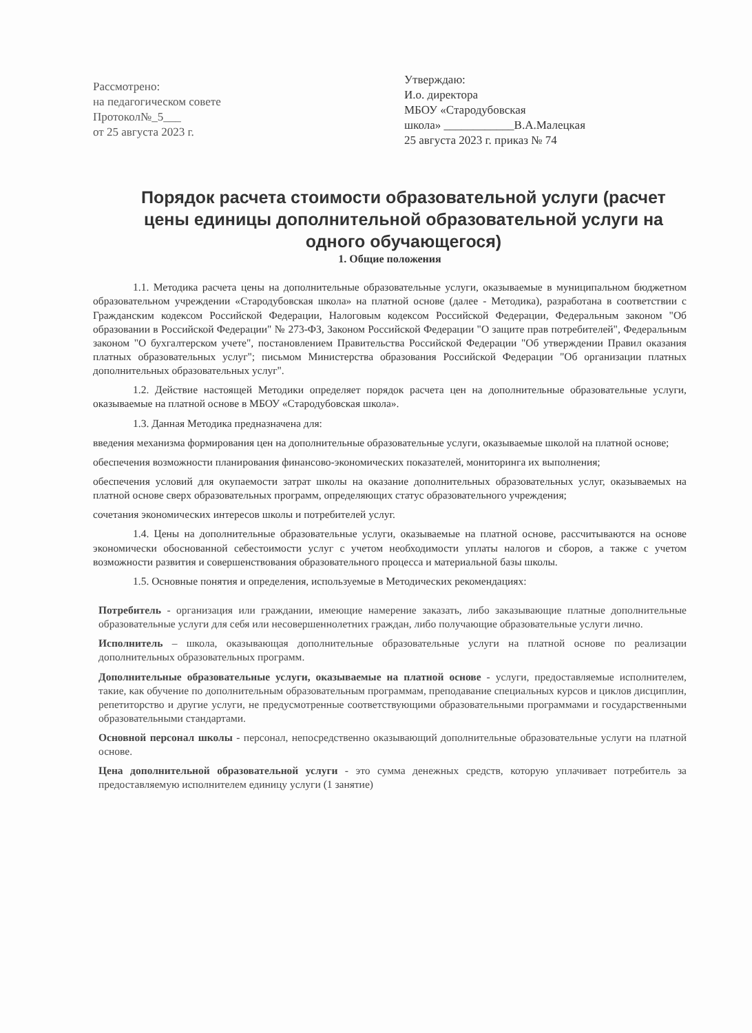Рассмотрено:
на педагогическом совете
Протокол№_5___
от 25 августа 2023 г.
Утверждаю:
И.о. директора
МБОУ «Стародубовская
школа» ____________В.А.Малецкая
25 августа 2023 г. приказ № 74
Порядок расчета стоимости образовательной услуги (расчет цены единицы дополнительной образовательной услуги на одного обучающегося)
1. Общие положения
1.1. Методика расчета цены на дополнительные образовательные услуги, оказываемые в муниципальном бюджетном образовательном учреждении «Стародубовская школа» на платной основе (далее - Методика), разработана в соответствии с Гражданским кодексом Российской Федерации, Налоговым кодексом Российской Федерации, Федеральным законом "Об образовании в Российской Федерации" № 273-ФЗ, Законом Российской Федерации "О защите прав потребителей", Федеральным законом "О бухгалтерском учете", постановлением Правительства Российской Федерации "Об утверждении Правил оказания платных образовательных услуг"; письмом Министерства образования Российской Федерации "Об организации платных дополнительных образовательных услуг".
1.2. Действие настоящей Методики определяет порядок расчета цен на дополнительные образовательные услуги, оказываемые на платной основе в МБОУ «Стародубовская школа».
1.3. Данная Методика предназначена для:
введения механизма формирования цен на дополнительные образовательные услуги, оказываемые школой на платной основе;
обеспечения возможности планирования финансово-экономических показателей, мониторинга их выполнения;
обеспечения условий для окупаемости затрат школы на оказание дополнительных образовательных услуг, оказываемых на платной основе сверх образовательных программ, определяющих статус образовательного учреждения;
сочетания экономических интересов школы и потребителей услуг.
1.4. Цены на дополнительные образовательные услуги, оказываемые на платной основе, рассчитываются на основе экономически обоснованной себестоимости услуг с учетом необходимости уплаты налогов и сборов, а также с учетом возможности развития и совершенствования образовательного процесса и материальной базы школы.
1.5. Основные понятия и определения, используемые в Методических рекомендациях:
Потребитель - организация или граждании, имеющие намерение заказать, либо заказывающие платные дополнительные образовательные услуги для себя или несовершеннолетних граждан, либо получающие образовательные услуги лично.
Исполнитель – школа, оказывающая дополнительные образовательные услуги на платной основе по реализации дополнительных образовательных программ.
Дополнительные образовательные услуги, оказываемые на платной основе - услуги, предоставляемые исполнителем, такие, как обучение по дополнительным образовательным программам, преподавание специальных курсов и циклов дисциплин, репетиторство и другие услуги, не предусмотренные соответствующими образовательными программами и государственными образовательными стандартами.
Основной персонал школы - персонал, непосредственно оказывающий дополнительные образовательные услуги на платной основе.
Цена дополнительной образовательной услуги - это сумма денежных средств, которую уплачивает потребитель за предоставляемую исполнителем единицу услуги (1 занятие)